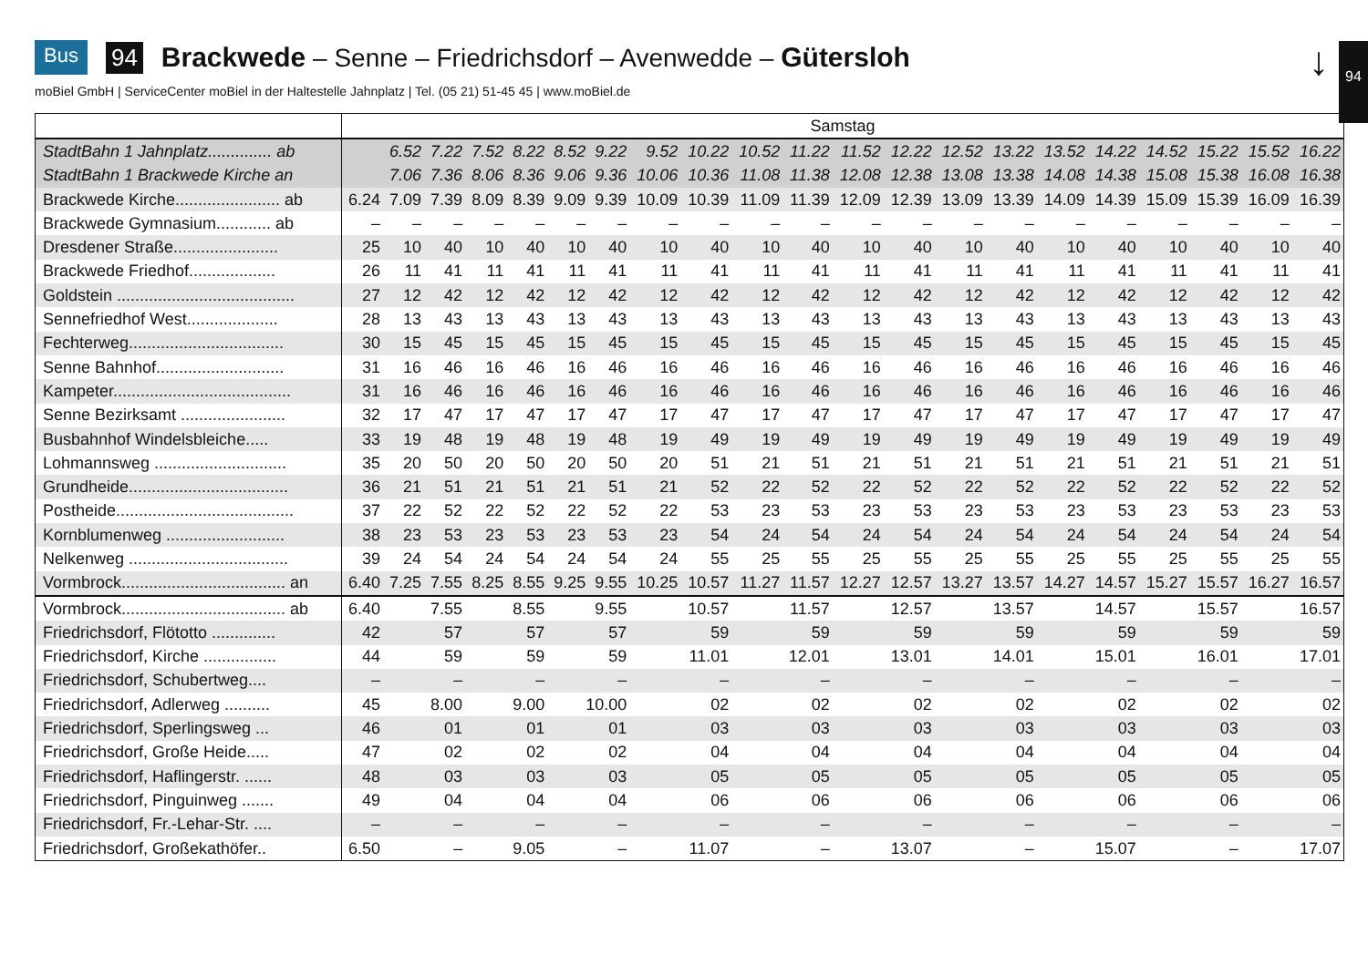Bus 94 Brackwede – Senne – Friedrichsdorf – Avenwedde – Gütersloh
moBiel GmbH | ServiceCenter moBiel in der Haltestelle Jahnplatz | Tel. (05 21) 51-45 45 | www.moBiel.de
↓ 94
| | Samstag | | | | | | | | | | | | | | | | | | | | |
| StadtBahn 1 Jahnplatz.............. ab | | 6.52 | 7.22 | 7.52 | 8.22 | 8.52 | 9.22 | 9.52 | 10.22 | 10.52 | 11.22 | 11.52 | 12.22 | 12.52 | 13.22 | 13.52 | 14.22 | 14.52 | 15.22 | 15.52 | 16.22 |
| StadtBahn 1 Brackwede Kirche an | | 7.06 | 7.36 | 8.06 | 8.36 | 9.06 | 9.36 | 10.06 | 10.36 | 11.08 | 11.38 | 12.08 | 12.38 | 13.08 | 13.38 | 14.08 | 14.38 | 15.08 | 15.38 | 16.08 | 16.38 |
| Brackwede Kirche....................... ab | 6.24 | 7.09 | 7.39 | 8.09 | 8.39 | 9.09 | 9.39 | 10.09 | 10.39 | 11.09 | 11.39 | 12.09 | 12.39 | 13.09 | 13.39 | 14.09 | 14.39 | 15.09 | 15.39 | 16.09 | 16.39 |
| Brackwede Gymnasium............ ab | – | – | – | – | – | – | – | – | – | – | – | – | – | – | – | – | – | – | – | – | – |
| Dresdener Straße....................... | 25 | 10 | 40 | 10 | 40 | 10 | 40 | 10 | 40 | 10 | 40 | 10 | 40 | 10 | 40 | 10 | 40 | 10 | 40 | 10 | 40 |
| Brackwede Friedhof................... | 26 | 11 | 41 | 11 | 41 | 11 | 41 | 11 | 41 | 11 | 41 | 11 | 41 | 11 | 41 | 11 | 41 | 11 | 41 | 11 | 41 |
| Goldstein ....................................... | 27 | 12 | 42 | 12 | 42 | 12 | 42 | 12 | 42 | 12 | 42 | 12 | 42 | 12 | 42 | 12 | 42 | 12 | 42 | 12 | 42 |
| Sennefriedhof West.................... | 28 | 13 | 43 | 13 | 43 | 13 | 43 | 13 | 43 | 13 | 43 | 13 | 43 | 13 | 43 | 13 | 43 | 13 | 43 | 13 | 43 |
| Fechterweg.................................. | 30 | 15 | 45 | 15 | 45 | 15 | 45 | 15 | 45 | 15 | 45 | 15 | 45 | 15 | 45 | 15 | 45 | 15 | 45 | 15 | 45 |
| Senne Bahnhof............................ | 31 | 16 | 46 | 16 | 46 | 16 | 46 | 16 | 46 | 16 | 46 | 16 | 46 | 16 | 46 | 16 | 46 | 16 | 46 | 16 | 46 |
| Kampeter....................................... | 31 | 16 | 46 | 16 | 46 | 16 | 46 | 16 | 46 | 16 | 46 | 16 | 46 | 16 | 46 | 16 | 46 | 16 | 46 | 16 | 46 |
| Senne Bezirksamt ....................... | 32 | 17 | 47 | 17 | 47 | 17 | 47 | 17 | 47 | 17 | 47 | 17 | 47 | 17 | 47 | 17 | 47 | 17 | 47 | 17 | 47 |
| Busbahnhof Windelsbleiche..... | 33 | 19 | 48 | 19 | 48 | 19 | 48 | 19 | 49 | 19 | 49 | 19 | 49 | 19 | 49 | 19 | 49 | 19 | 49 | 19 | 49 |
| Lohmannsweg ............................. | 35 | 20 | 50 | 20 | 50 | 20 | 50 | 20 | 51 | 21 | 51 | 21 | 51 | 21 | 51 | 21 | 51 | 21 | 51 | 21 | 51 |
| Grundheide................................... | 36 | 21 | 51 | 21 | 51 | 21 | 51 | 21 | 52 | 22 | 52 | 22 | 52 | 22 | 52 | 22 | 52 | 22 | 52 | 22 | 52 |
| Postheide....................................... | 37 | 22 | 52 | 22 | 52 | 22 | 52 | 22 | 53 | 23 | 53 | 23 | 53 | 23 | 53 | 23 | 53 | 23 | 53 | 23 | 53 |
| Kornblumenweg .......................... | 38 | 23 | 53 | 23 | 53 | 23 | 53 | 23 | 54 | 24 | 54 | 24 | 54 | 24 | 54 | 24 | 54 | 24 | 54 | 24 | 54 |
| Nelkenweg ................................... | 39 | 24 | 54 | 24 | 54 | 24 | 54 | 24 | 55 | 25 | 55 | 25 | 55 | 25 | 55 | 25 | 55 | 25 | 55 | 25 | 55 |
| Vormbrock.................................... an | 6.40 | 7.25 | 7.55 | 8.25 | 8.55 | 9.25 | 9.55 | 10.25 | 10.57 | 11.27 | 11.57 | 12.27 | 12.57 | 13.27 | 13.57 | 14.27 | 14.57 | 15.27 | 15.57 | 16.27 | 16.57 |
| Vormbrock.................................... ab | 6.40 | 7.55 | | 8.55 | | 9.55 | | 10.57 | | 11.57 | | 12.57 | | 13.57 | | 14.57 | | 15.57 | | 16.57 | |
| Friedrichsdorf, Flötotto .............. | 42 | 57 | | 57 | | 57 | | 59 | | 59 | | 59 | | 59 | | 59 | | 59 | | 59 | |
| Friedrichsdorf, Kirche ................ | 44 | 59 | | 59 | | 59 | | 11.01 | | 12.01 | | 13.01 | | 14.01 | | 15.01 | | 16.01 | | 17.01 | |
| Friedrichsdorf, Schubertweg.... | – | – | | – | | – | | – | | – | | – | | – | | – | | – | | – | |
| Friedrichsdorf, Adlerweg .......... | 45 | 8.00 | | 9.00 | | 10.00 | | 02 | | 02 | | 02 | | 02 | | 02 | | 02 | | 02 | |
| Friedrichsdorf, Sperlingsweg ... | 46 | 01 | | 01 | | 01 | | 03 | | 03 | | 03 | | 03 | | 03 | | 03 | | 03 | |
| Friedrichsdorf, Große Heide..... | 47 | 02 | | 02 | | 02 | | 04 | | 04 | | 04 | | 04 | | 04 | | 04 | | 04 | |
| Friedrichsdorf, Haflingerstr. ...... | 48 | 03 | | 03 | | 03 | | 05 | | 05 | | 05 | | 05 | | 05 | | 05 | | 05 | |
| Friedrichsdorf, Pinguinweg ....... | 49 | 04 | | 04 | | 04 | | 06 | | 06 | | 06 | | 06 | | 06 | | 06 | | 06 | |
| Friedrichsdorf, Fr.-Lehar-Str. .... | – | – | | – | | – | | – | | – | | – | | – | | – | | – | | – | |
| Friedrichsdorf, Großekathöfer.. | 6.50 | – | | 9.05 | | – | | 11.07 | | – | | 13.07 | | – | | 15.07 | | – | | 17.07 | |